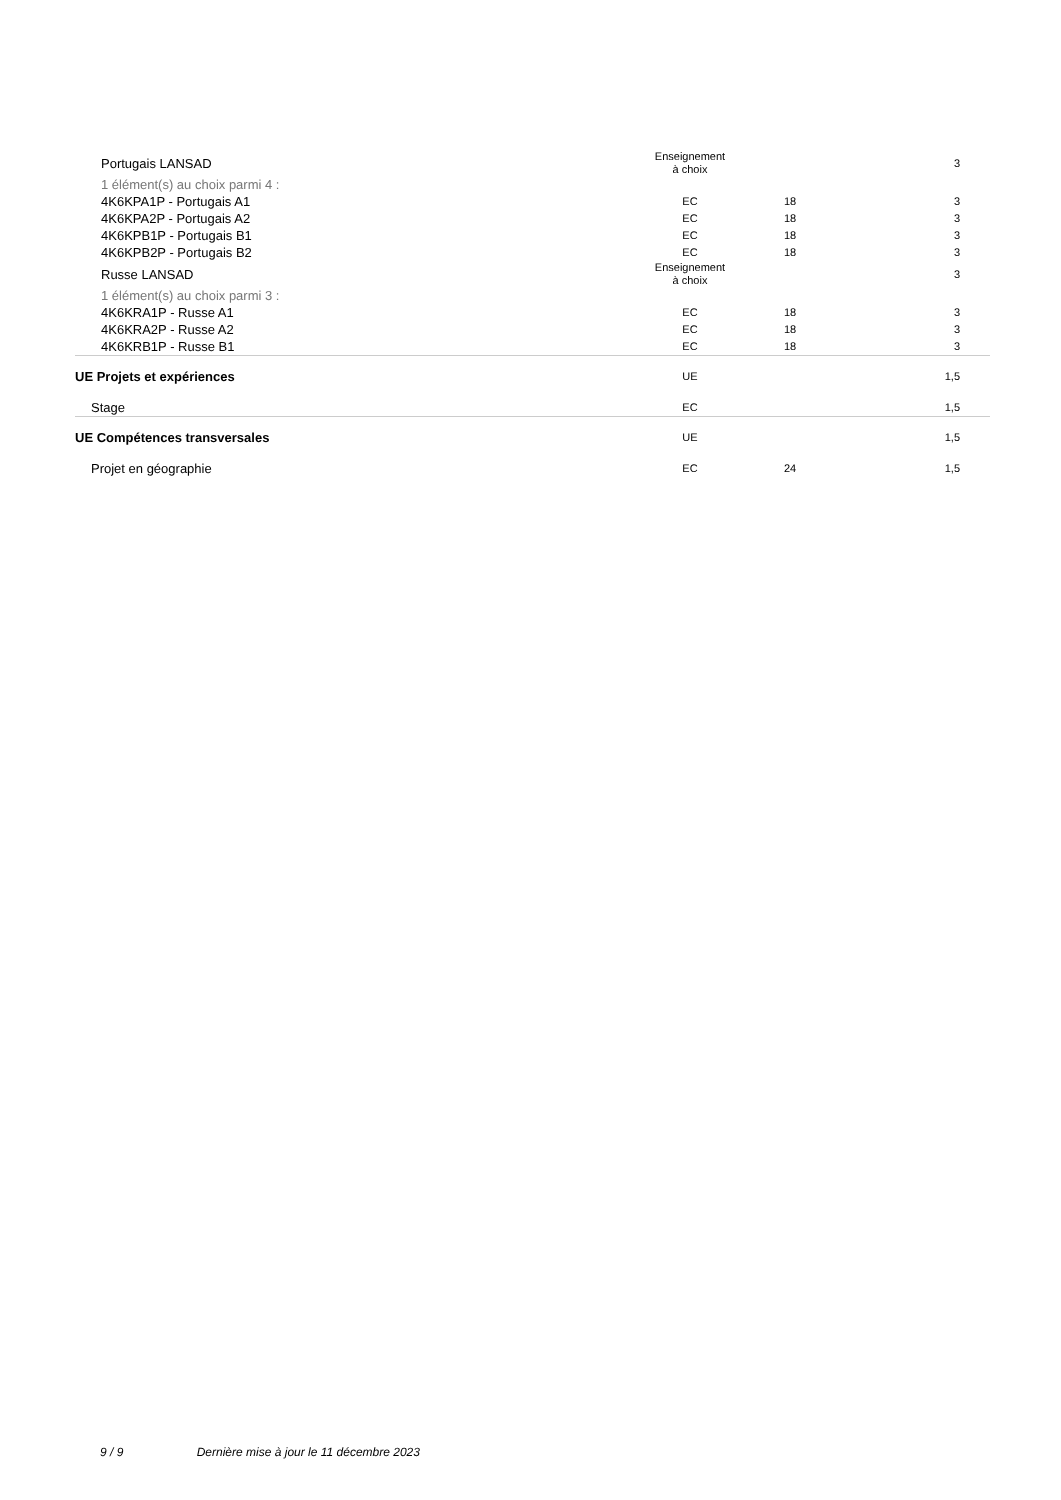| Portugais LANSAD | Enseignement à choix | | 3 |
| 1 élément(s) au choix parmi 4 : | | | |
| 4K6KPA1P - Portugais A1 | EC | 18 | 3 |
| 4K6KPA2P - Portugais A2 | EC | 18 | 3 |
| 4K6KPB1P - Portugais B1 | EC | 18 | 3 |
| 4K6KPB2P - Portugais B2 | EC | 18 | 3 |
| Russe LANSAD | Enseignement à choix | | 3 |
| 1 élément(s) au choix parmi 3 : | | | |
| 4K6KRA1P - Russe A1 | EC | 18 | 3 |
| 4K6KRA2P - Russe A2 | EC | 18 | 3 |
| 4K6KRB1P - Russe B1 | EC | 18 | 3 |
| UE Projets et expériences | UE | | 1,5 |
| Stage | EC | | 1,5 |
| UE Compétences transversales | UE | | 1,5 |
| Projet en géographie | EC | 24 | 1,5 |
9 / 9 Dernière mise à jour le 11 décembre 2023